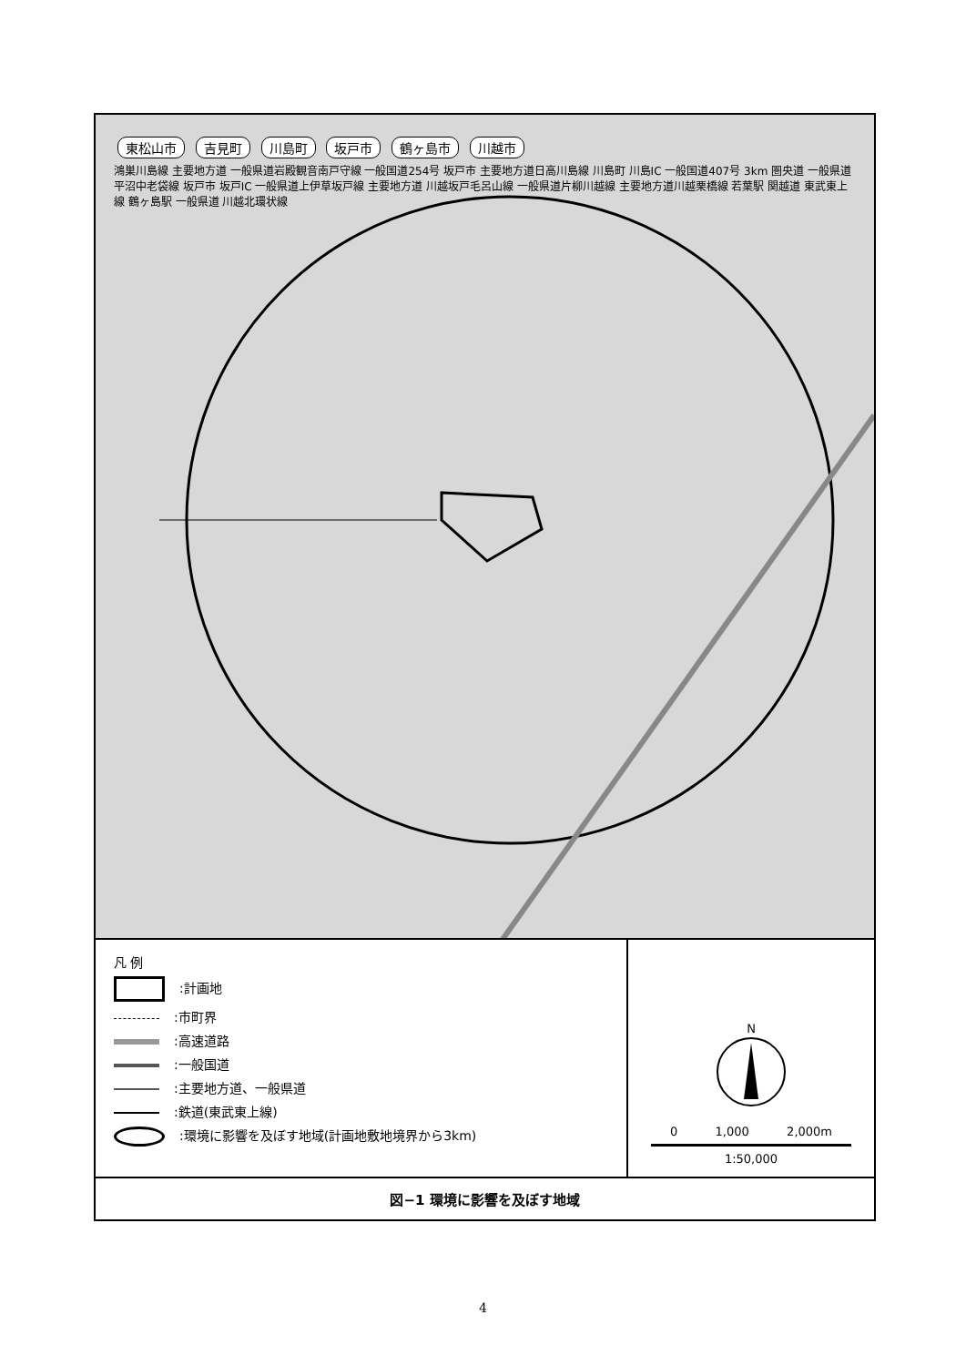東松山市 吉見町 川島町 坂戸市 鶴ヶ島市 川越市
鴻巣川島線 主要地方道 一般県道岩殿観音南戸守線 一般国道254号 坂戸市 主要地方道日高川島線 川島町 川島IC 一般国道407号 3km 圏央道 一般県道平沼中老袋線 坂戸市 坂戸IC 一般県道上伊草坂戸線 主要地方道 川越坂戸毛呂山線 一般県道片柳川越線 主要地方道川越栗橋線 若葉駅 関越道 東武東上線 鶴ヶ島駅 一般県道 川越北環状線
凡 例
:計画地
:市町界
:高速道路
:一般国道
:主要地方道、一般県道
:鉄道(東武東上線)
:環境に影響を及ぼす地域(計画地敷地境界から3km)
N
0 1,000 2,000m
1:50,000
図−1 環境に影響を及ぼす地域
4